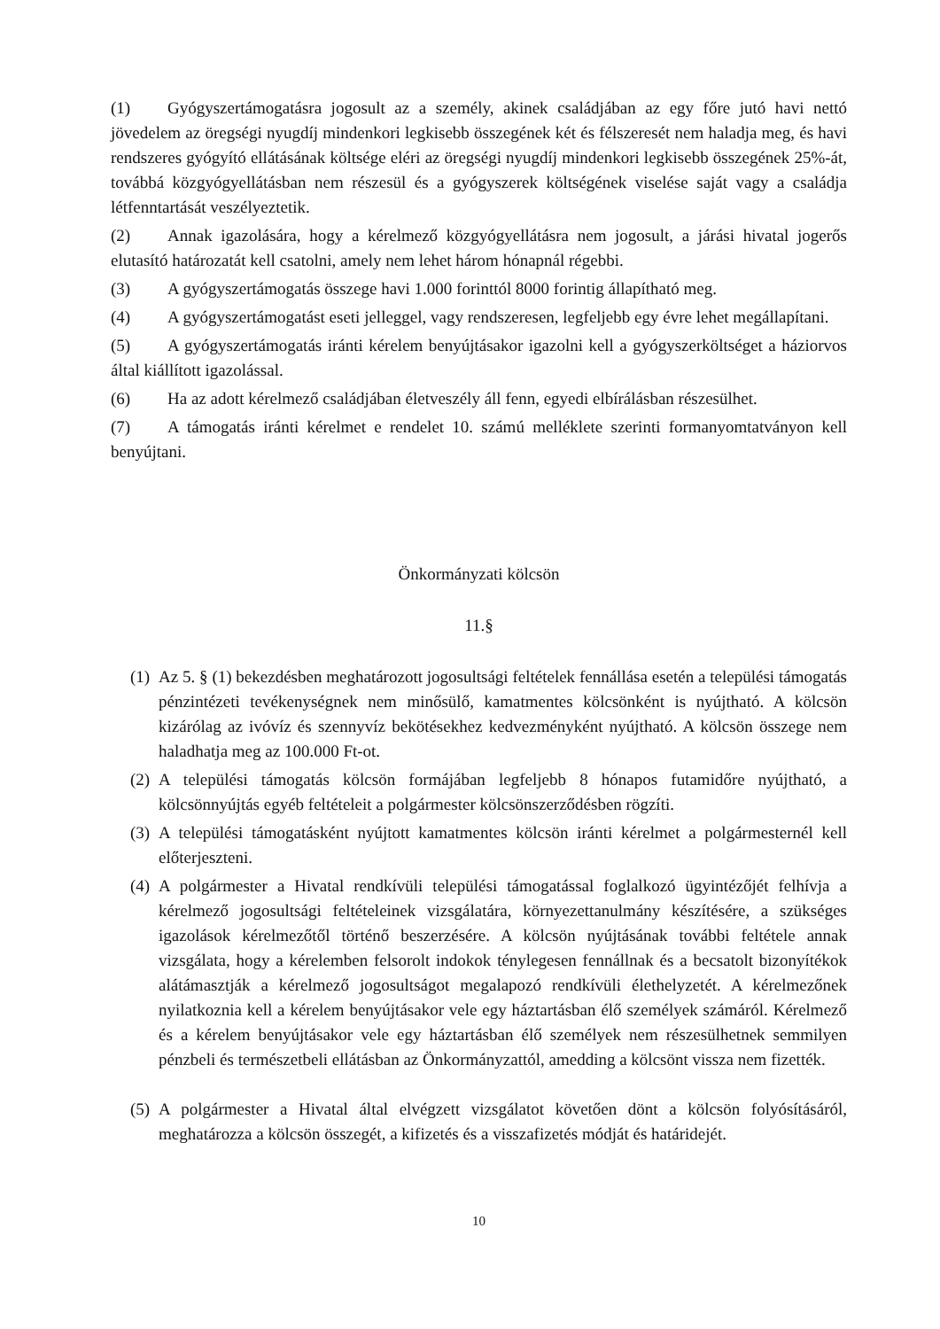(1) Gyógyszertámogatásra jogosult az a személy, akinek családjában az egy főre jutó havi nettó jövedelem az öregségi nyugdíj mindenkori legkisebb összegének két és félszeresét nem haladja meg, és havi rendszeres gyógyító ellátásának költsége eléri az öregségi nyugdíj mindenkori legkisebb összegének 25%-át, továbbá közgyógyellátásban nem részesül és a gyógyszerek költségének viselése saját vagy a családja létfenntartását veszélyeztetik.
(2) Annak igazolására, hogy a kérelmező közgyógyellátásra nem jogosult, a járási hivatal jogerős elutasító határozatát kell csatolni, amely nem lehet három hónapnál régebbi.
(3) A gyógyszertámogatás összege havi 1.000 forinttól 8000 forintig állapítható meg.
(4) A gyógyszertámogatást eseti jelleggel, vagy rendszeresen, legfeljebb egy évre lehet megállapítani.
(5) A gyógyszertámogatás iránti kérelem benyújtásakor igazolni kell a gyógyszerköltséget a háziorvos által kiállított igazolással.
(6) Ha az adott kérelmező családjában életveszély áll fenn, egyedi elbírálásban részesülhet.
(7) A támogatás iránti kérelmet e rendelet 10. számú melléklete szerinti formanyomtatványon kell benyújtani.
Önkormányzati kölcsön
11.§
(1) Az 5. § (1) bekezdésben meghatározott jogosultsági feltételek fennállása esetén a települési támogatás pénzintézeti tevékenységnek nem minősülő, kamatmentes kölcsönként is nyújtható. A kölcsön kizárólag az ivóvíz és szennyvíz bekötésekhez kedvezményként nyújtható. A kölcsön összege nem haladhatja meg az 100.000 Ft-ot.
(2) A települési támogatás kölcsön formájában legfeljebb 8 hónapos futamidőre nyújtható, a kölcsönnyújtás egyéb feltételeit a polgármester kölcsönszerződésben rögzíti.
(3) A települési támogatásként nyújtott kamatmentes kölcsön iránti kérelmet a polgármesternél kell előterjeszteni.
(4) A polgármester a Hivatal rendkívüli települési támogatással foglalkozó ügyintézőjét felhívja a kérelmező jogosultsági feltételeinek vizsgálatára, környezettanulmány készítésére, a szükséges igazolások kérelmezőtől történő beszerzésére. A kölcsön nyújtásának további feltétele annak vizsgálata, hogy a kérelemben felsorolt indokok ténylegesen fennállnak és a becsatolt bizonyítékok alátámasztják a kérelmező jogosultságot megalapozó rendkívüli élethelyzetét. A kérelmezőnek nyilatkoznia kell a kérelem benyújtásakor vele egy háztartásban élő személyek számáról. Kérelmező és a kérelem benyújtásakor vele egy háztartásban élő személyek nem részesülhetnek semmilyen pénzbeli és természetbeli ellátásban az Önkormányzattól, amedding a kölcsönt vissza nem fizették.
(5) A polgármester a Hivatal által elvégzett vizsgálatot követően dönt a kölcsön folyósításáról, meghatározza a kölcsön összegét, a kifizetés és a visszafizetés módját és határidejét.
10